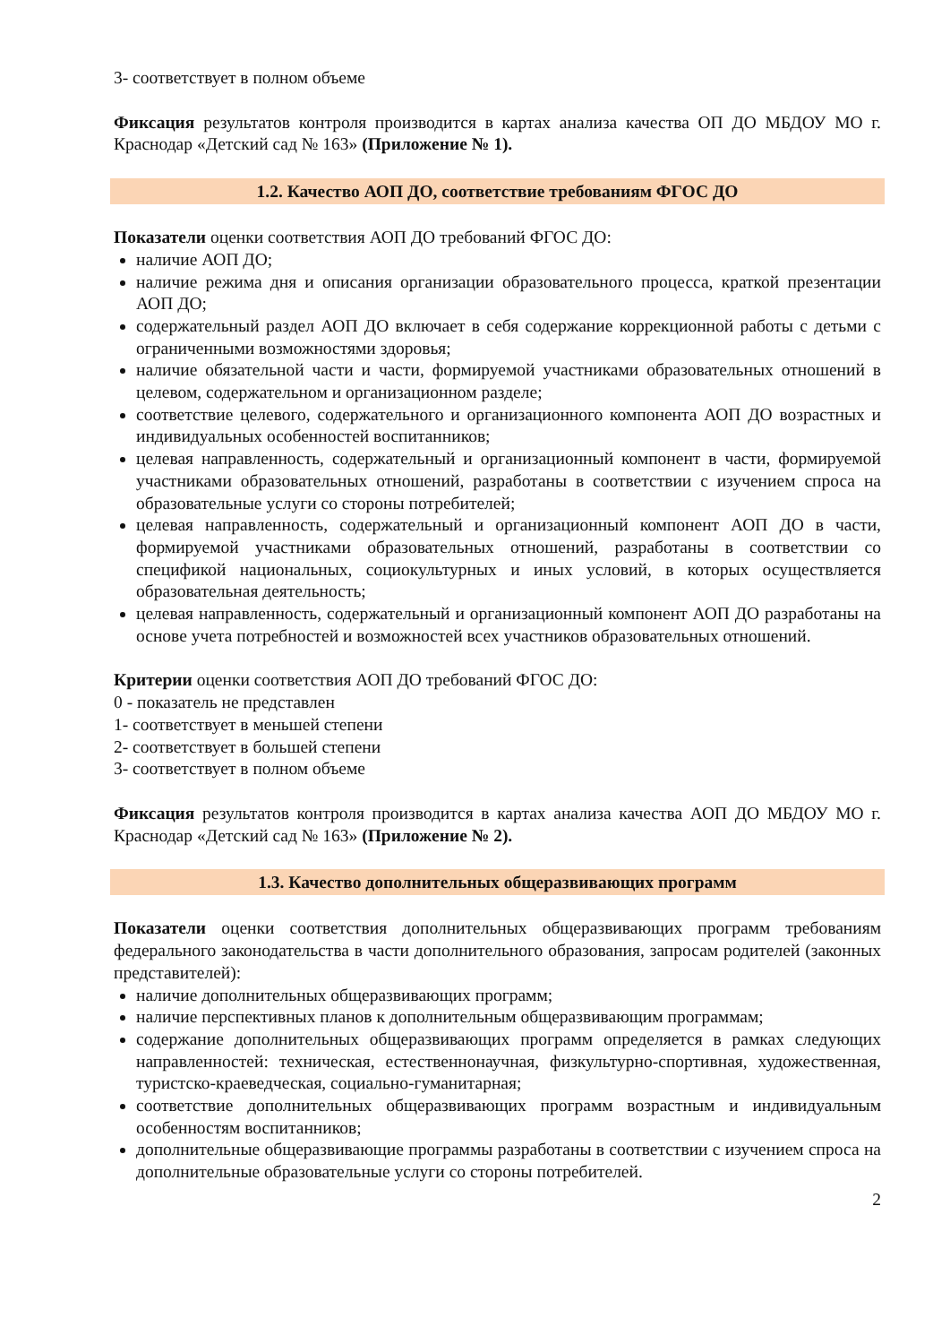3- соответствует в полном объеме
Фиксация результатов контроля производится в картах анализа качества ОП ДО МБДОУ МО г. Краснодар «Детский сад № 163» (Приложение № 1).
1.2. Качество АОП ДО, соответствие требованиям ФГОС ДО
Показатели оценки соответствия АОП ДО требований ФГОС ДО:
наличие АОП ДО;
наличие режима дня и описания организации образовательного процесса, краткой презентации АОП ДО;
содержательный раздел АОП ДО включает в себя содержание коррекционной работы с детьми с ограниченными возможностями здоровья;
наличие обязательной части и части, формируемой участниками образовательных отношений в целевом, содержательном и организационном разделе;
соответствие целевого, содержательного и организационного компонента АОП ДО возрастных и индивидуальных особенностей воспитанников;
целевая направленность, содержательный и организационный компонент в части, формируемой участниками образовательных отношений, разработаны в соответствии с изучением спроса на образовательные услуги со стороны потребителей;
целевая направленность, содержательный и организационный компонент АОП ДО в части, формируемой участниками образовательных отношений, разработаны в соответствии со спецификой национальных, социокультурных и иных условий, в которых осуществляется образовательная деятельность;
целевая направленность, содержательный и организационный компонент АОП ДО разработаны на основе учета потребностей и возможностей всех участников образовательных отношений.
Критерии оценки соответствия АОП ДО требований ФГОС ДО:
0 - показатель не представлен
1- соответствует в меньшей степени
2- соответствует в большей степени
3- соответствует в полном объеме
Фиксация результатов контроля производится в картах анализа качества АОП ДО МБДОУ МО г. Краснодар «Детский сад № 163» (Приложение № 2).
1.3. Качество дополнительных общеразвивающих программ
Показатели оценки соответствия дополнительных общеразвивающих программ требованиям федерального законодательства в части дополнительного образования, запросам родителей (законных представителей):
наличие дополнительных общеразвивающих программ;
наличие перспективных планов к дополнительным общеразвивающим программам;
содержание дополнительных общеразвивающих программ определяется в рамках следующих направленностей: техническая, естественнонаучная, физкультурно-спортивная, художественная, туристско-краеведческая, социально-гуманитарная;
соответствие дополнительных общеразвивающих программ возрастным и индивидуальным особенностям воспитанников;
дополнительные общеразвивающие программы разработаны в соответствии с изучением спроса на дополнительные образовательные услуги со стороны потребителей.
2